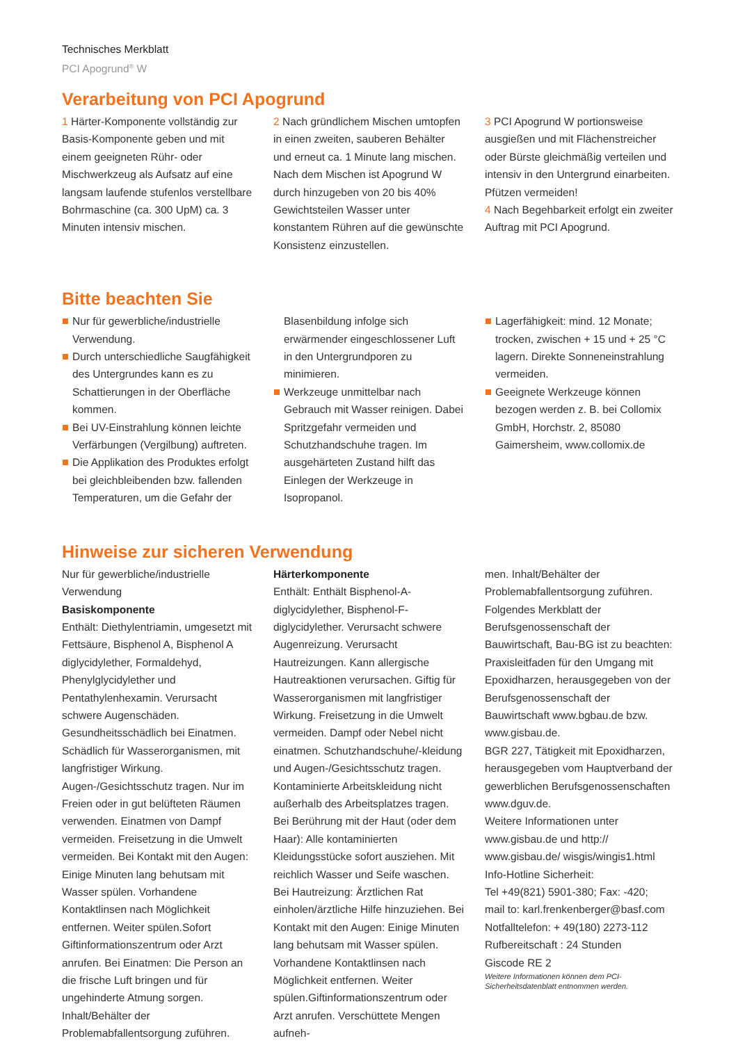Technisches Merkblatt
PCI Apogrund<sup>®</sup> W
Verarbeitung von PCI Apogrund
1 Härter-Komponente vollständig zur Basis-Komponente geben und mit einem geeigneten Rühr- oder Mischwerkzeug als Aufsatz auf eine langsam laufende stufenlos verstellbare Bohrmaschine (ca. 300 UpM) ca. 3 Minuten intensiv mischen.
2 Nach gründlichem Mischen umtopfen in einen zweiten, sauberen Behälter und erneut ca. 1 Minute lang mischen. Nach dem Mischen ist Apogrund W durch hinzugeben von 20 bis 40% Gewichtsteilen Wasser unter konstantem Rühren auf die gewünschte Konsistenz einzustellen.
3 PCI Apogrund W portionsweise ausgießen und mit Flächenstreicher oder Bürste gleichmäßig verteilen und intensiv in den Untergrund einarbeiten. Pfützen vermeiden!
4 Nach Begehbarkeit erfolgt ein zweiter Auftrag mit PCI Apogrund.
Bitte beachten Sie
Nur für gewerbliche/industrielle Verwendung.
Durch unterschiedliche Saugfähigkeit des Untergrundes kann es zu Schattierungen in der Oberfläche kommen.
Bei UV-Einstrahlung können leichte Verfärbungen (Vergilbung) auftreten.
Die Applikation des Produktes erfolgt bei gleichbleibenden bzw. fallenden Temperaturen, um die Gefahr der
Blasenbildung infolge sich erwärmender eingeschlossener Luft in den Untergrundporen zu minimieren.
Werkzeuge unmittelbar nach Gebrauch mit Wasser reinigen. Dabei Spritzgefahr vermeiden und Schutzhandschuhe tragen. Im ausgehärteten Zustand hilft das Einlegen der Werkzeuge in Isopropanol.
Lagerfähigkeit: mind. 12 Monate; trocken, zwischen + 15 und + 25 °C lagern. Direkte Sonneneinstrahlung vermeiden.
Geeignete Werkzeuge können bezogen werden z. B. bei Collomix GmbH, Horchstr. 2, 85080 Gaimersheim, www.collomix.de
Hinweise zur sicheren Verwendung
Nur für gewerbliche/industrielle Verwendung
Basiskomponente
Enthält: Diethylentriamin, umgesetzt mit Fettsäure, Bisphenol A, Bisphenol A diglycidylether, Formaldehyd, Phenylglycidylether und Pentathylenhexamin. Verursacht schwere Augenschäden. Gesundheitsschädlich bei Einatmen. Schädlich für Wasserorganismen, mit langfristiger Wirkung. Augen-/Gesichtsschutz tragen. Nur im Freien oder in gut belüfteten Räumen verwenden. Einatmen von Dampf vermeiden. Freisetzung in die Umwelt vermeiden. Bei Kontakt mit den Augen: Einige Minuten lang behutsam mit Wasser spülen. Vorhandene Kontaktlinsen nach Möglichkeit entfernen. Weiter spülen.Sofort Giftinformationszentrum oder Arzt anrufen. Bei Einatmen: Die Person an die frische Luft bringen und für ungehinderte Atmung sorgen. Inhalt/Behälter der Problemabfallentsorgung zuführen.
Härterkomponente
Enthält: Enthält Bisphenol-A-diglycidylether, Bisphenol-F-diglycidylether. Verursacht schwere Augenreizung. Verursacht Hautreizungen. Kann allergische Hautreaktionen verursachen. Giftig für Wasserorganismen mit langfristiger Wirkung. Freisetzung in die Umwelt vermeiden. Dampf oder Nebel nicht einatmen. Schutzhandschuhe/-kleidung und Augen-/Gesichtsschutz tragen. Kontaminierte Arbeitskleidung nicht außerhalb des Arbeitsplatzes tragen. Bei Berührung mit der Haut (oder dem Haar): Alle kontaminierten Kleidungsstücke sofort ausziehen. Mit reichlich Wasser und Seife waschen. Bei Hautreizung: Ärztlichen Rat einholen/ärztliche Hilfe hinzuziehen. Bei Kontakt mit den Augen: Einige Minuten lang behutsam mit Wasser spülen. Vorhandene Kontaktlinsen nach Möglichkeit entfernen. Weiter spülen.Giftinformationszentrum oder Arzt anrufen. Verschüttete Mengen aufneh-
men. Inhalt/Behälter der Problemabfallentsorgung zuführen.
Folgendes Merkblatt der Berufsgenossenschaft der Bauwirtschaft, Bau-BG ist zu beachten:
Praxisleitfaden für den Umgang mit Epoxidharzen, herausgegeben von der Berufsgenossenschaft der Bauwirtschaft www.bgbau.de bzw. www.gisbau.de.
BGR 227, Tätigkeit mit Epoxidharzen, herausgegeben vom Hauptverband der gewerblichen Berufsgenossenschaften www.dguv.de.
Weitere Informationen unter www.gisbau.de und http:// www.gisbau.de/ wisgis/wingis1.html
Info-Hotline Sicherheit:
Tel +49(821) 5901-380; Fax: -420;
mail to: karl.frenkenberger@basf.com
Notfalltelefon: + 49(180) 2273-112
Rufbereitschaft : 24 Stunden
Giscode RE 2
Weitere Informationen können dem PCI-Sicherheitsdatenblatt entnommen werden.